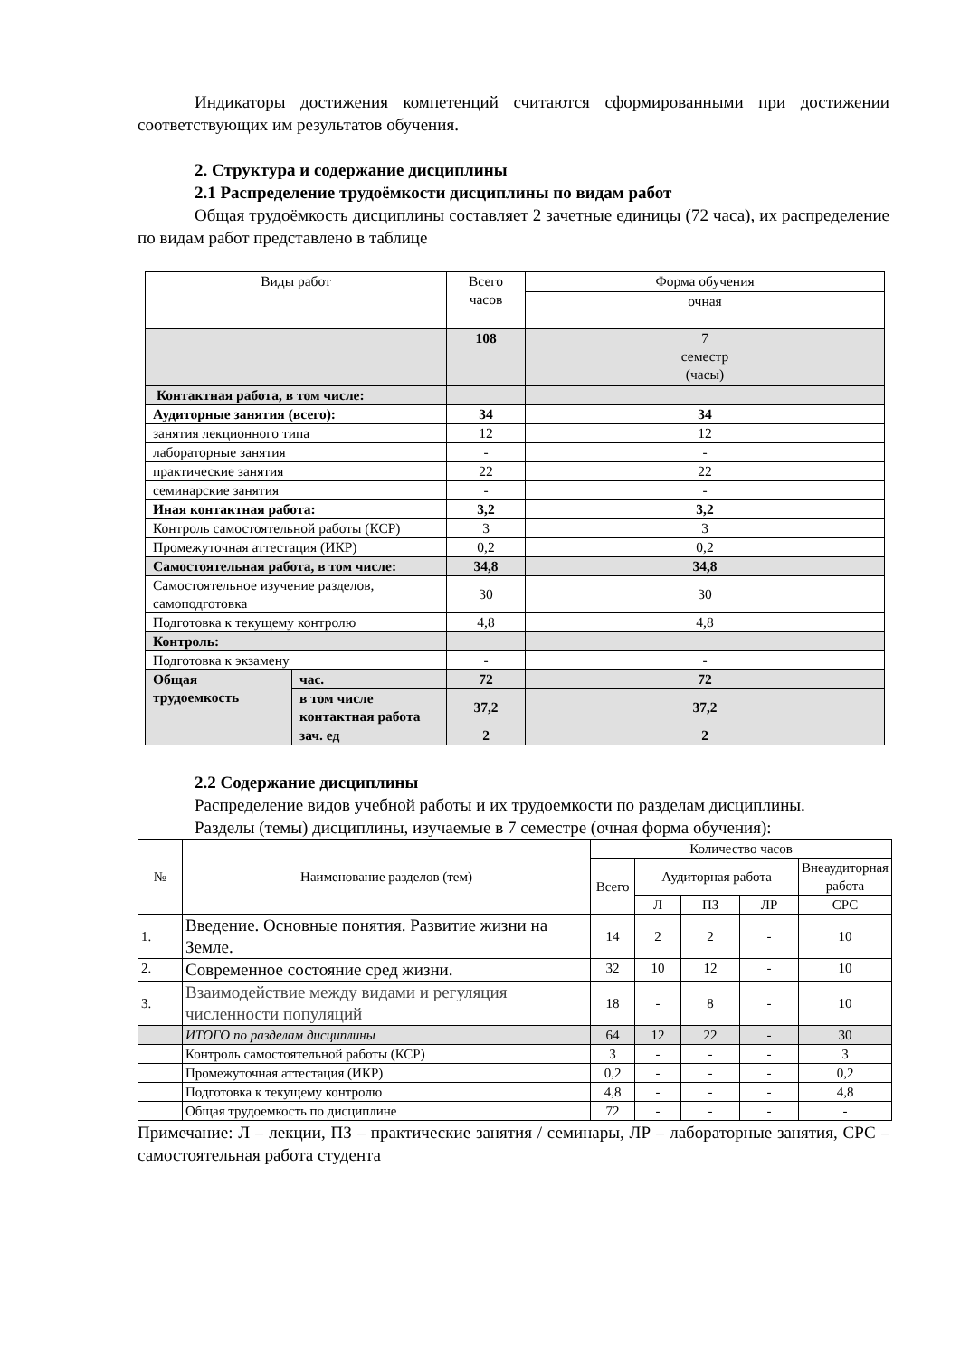Индикаторы достижения компетенций считаются сформированными при достижении соответствующих им результатов обучения.
2. Структура и содержание дисциплины
2.1 Распределение трудоёмкости дисциплины по видам работ
Общая трудоёмкость дисциплины составляет 2 зачетные единицы (72 часа), их распределение по видам работ представлено в таблице
| Виды работ | | Всего часов | Форма обучения |
| --- | --- | --- | --- |
| | | | очная |
| | | 108 | 7 семестр (часы) |
| Контактная работа, в том числе: | | | |
| Аудиторные занятия (всего): | | 34 | 34 |
| занятия лекционного типа | | 12 | 12 |
| лабораторные занятия | | - | - |
| практические занятия | | 22 | 22 |
| семинарские занятия | | - | - |
| Иная контактная работа: | | 3,2 | 3,2 |
| Контроль самостоятельной работы (КСР) | | 3 | 3 |
| Промежуточная аттестация (ИКР) | | 0,2 | 0,2 |
| Самостоятельная работа, в том числе: | | 34,8 | 34,8 |
| Самостоятельное изучение разделов, самоподготовка | | 30 | 30 |
| Подготовка к текущему контролю | | 4,8 | 4,8 |
| Контроль: | | | |
| Подготовка к экзамену | | - | - |
| Общая трудоемкость | час. | 72 | 72 |
| | в том числе контактная работа | 37,2 | 37,2 |
| | зач. ед | 2 | 2 |
2.2 Содержание дисциплины
Распределение видов учебной работы и их трудоемкости по разделам дисциплины.
Разделы (темы) дисциплины, изучаемые в 7 семестре (очная форма обучения):
| № | Наименование разделов (тем) | Количество часов | | | | |
| --- | --- | --- | --- | --- | --- | --- |
| | | Всего | Аудиторная работа | | | Внеаудиторная работа |
| | | | Л | ПЗ | ЛР | СРС |
| 1. | Введение. Основные понятия. Развитие жизни на Земле. | 14 | 2 | 2 | - | 10 |
| 2. | Современное состояние сред жизни. | 32 | 10 | 12 | - | 10 |
| 3. | Взаимодействие между видами и регуляция численности популяций | 18 | - | 8 | - | 10 |
| | ИТОГО по разделам дисциплины | 64 | 12 | 22 | - | 30 |
| | Контроль самостоятельной работы (КСР) | 3 | - | - | - | 3 |
| | Промежуточная аттестация (ИКР) | 0,2 | - | - | - | 0,2 |
| | Подготовка к текущему контролю | 4,8 | - | - | - | 4,8 |
| | Общая трудоемкость по дисциплине | 72 | - | - | - | - |
Примечание: Л – лекции, ПЗ – практические занятия / семинары, ЛР – лабораторные занятия, СРС – самостоятельная работа студента